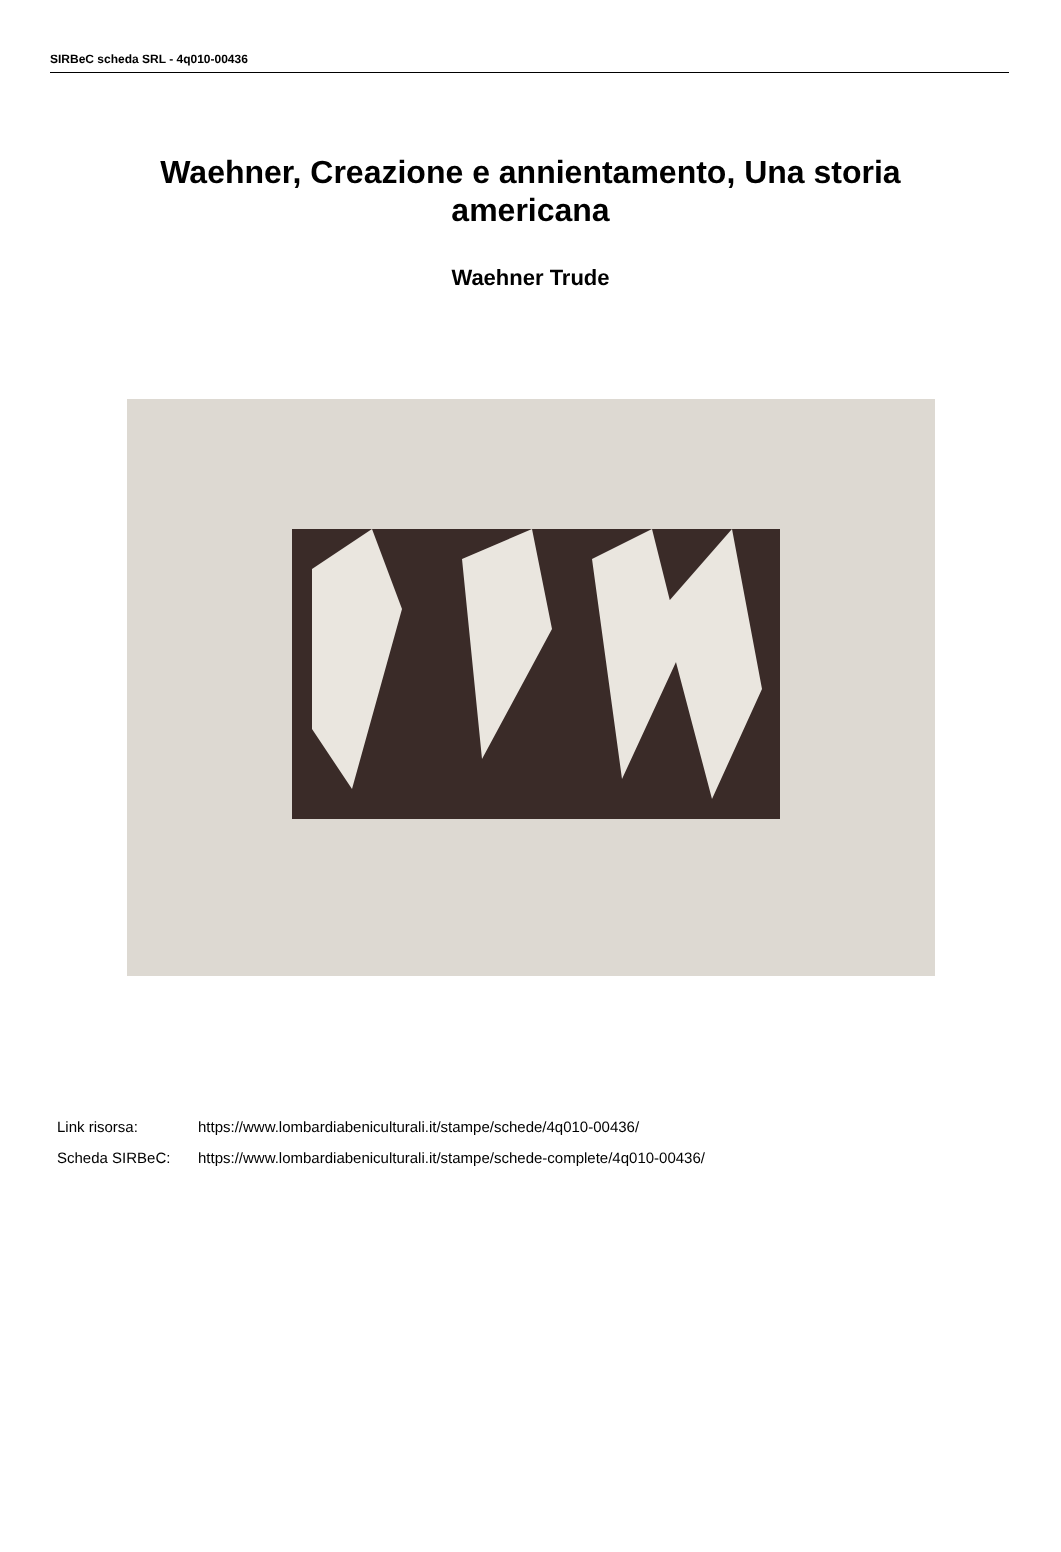SIRBeC scheda SRL - 4q010-00436
Waehner, Creazione e annientamento, Una storia americana
Waehner Trude
Link risorsa: https://www.lombardiabeniculturali.it/stampe/schede/4q010-00436/
Scheda SIRBeC: https://www.lombardiabeniculturali.it/stampe/schede-complete/4q010-00436/